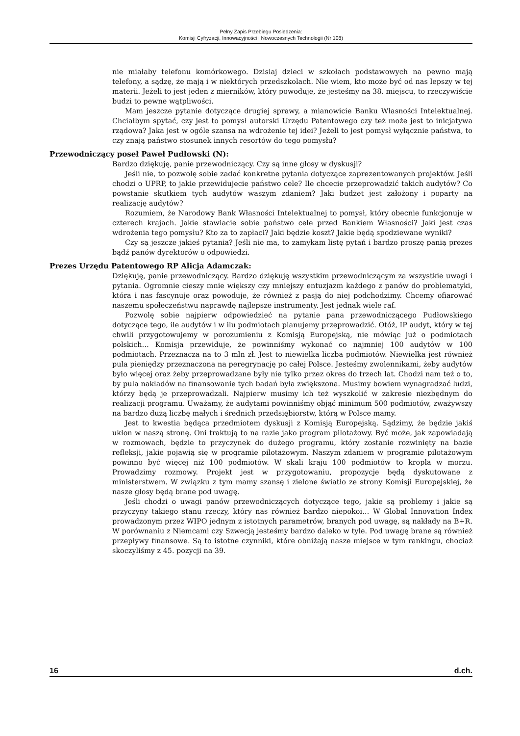Pełny Zapis Przebiegu Posiedzenia:
Komisji Cyfryzacji, Innowacyjności i Nowoczesnych Technologii (Nr 108)
nie miałaby telefonu komórkowego. Dzisiaj dzieci w szkołach podstawowych na pewno mają telefony, a sądzę, że mają i w niektórych przedszkolach. Nie wiem, kto może być od nas lepszy w tej materii. Jeżeli to jest jeden z mierników, który powoduje, że jesteśmy na 38. miejscu, to rzeczywiście budzi to pewne wątpliwości.
Mam jeszcze pytanie dotyczące drugiej sprawy, a mianowicie Banku Własności Intelektualnej. Chciałbym spytać, czy jest to pomysł autorski Urzędu Patentowego czy też może jest to inicjatywa rządowa? Jaka jest w ogóle szansa na wdrożenie tej idei? Jeżeli to jest pomysł wyłącznie państwa, to czy znają państwo stosunek innych resortów do tego pomysłu?
Przewodniczący poseł Paweł Pudłowski (N):
Bardzo dziękuję, panie przewodniczący. Czy są inne głosy w dyskusji?
Jeśli nie, to pozwolę sobie zadać konkretne pytania dotyczące zaprezentowanych projektów. Jeśli chodzi o UPRP, to jakie przewidujecie państwo cele? Ile chcecie przeprowadzić takich audytów? Co powstanie skutkiem tych audytów waszym zdaniem? Jaki budżet jest założony i poparty na realizację audytów?
Rozumiem, że Narodowy Bank Własności Intelektualnej to pomysł, który obecnie funkcjonuje w czterech krajach. Jakie stawiacie sobie państwo cele przed Bankiem Własności? Jaki jest czas wdrożenia tego pomysłu? Kto za to zapłaci? Jaki będzie koszt? Jakie będą spodziewane wyniki?
Czy są jeszcze jakieś pytania? Jeśli nie ma, to zamykam listę pytań i bardzo proszę panią prezes bądź panów dyrektorów o odpowiedzi.
Prezes Urzędu Patentowego RP Alicja Adamczak:
Dziękuję, panie przewodniczący. Bardzo dziękuję wszystkim przewodniczącym za wszystkie uwagi i pytania. Ogromnie cieszy mnie większy czy mniejszy entuzjazm każdego z panów do problematyki, która i nas fascynuje oraz powoduje, że również z pasją do niej podchodzimy. Chcemy ofiarować naszemu społeczeństwu naprawdę najlepsze instrumenty. Jest jednak wiele raf.
Pozwolę sobie najpierw odpowiedzieć na pytanie pana przewodniczącego Pudłowskiego dotyczące tego, ile audytów i w ilu podmiotach planujemy przeprowadzić. Otóż, IP audyt, który w tej chwili przygotowujemy w porozumieniu z Komisją Europejską, nie mówiąc już o podmiotach polskich… Komisja przewiduje, że powinniśmy wykonać co najmniej 100 audytów w 100 podmiotach. Przeznacza na to 3 mln zł. Jest to niewielka liczba podmiotów. Niewielka jest również pula pieniędzy przeznaczona na peregrynację po całej Polsce. Jesteśmy zwolennikami, żeby audytów było więcej oraz żeby przeprowadzane były nie tylko przez okres do trzech lat. Chodzi nam też o to, by pula nakładów na finansowanie tych badań była zwiększona. Musimy bowiem wynagradzać ludzi, którzy będą je przeprowadzali. Najpierw musimy ich też wyszkolić w zakresie niezbędnym do realizacji programu. Uważamy, że audytami powinniśmy objąć minimum 500 podmiotów, zważywszy na bardzo dużą liczbę małych i średnich przedsiębiorstw, którą w Polsce mamy.
Jest to kwestia będąca przedmiotem dyskusji z Komisją Europejską. Sądzimy, że będzie jakiś ukłon w naszą stronę. Oni traktują to na razie jako program pilotażowy. Być może, jak zapowiadają w rozmowach, będzie to przyczynek do dużego programu, który zostanie rozwinięty na bazie refleksji, jakie pojawią się w programie pilotażowym. Naszym zdaniem w programie pilotażowym powinno być więcej niż 100 podmiotów. W skali kraju 100 podmiotów to kropla w morzu. Prowadzimy rozmowy. Projekt jest w przygotowaniu, propozycje będą dyskutowane z ministerstwem. W związku z tym mamy szansę i zielone światło ze strony Komisji Europejskiej, że nasze głosy będą brane pod uwagę.
Jeśli chodzi o uwagi panów przewodniczących dotyczące tego, jakie są problemy i jakie są przyczyny takiego stanu rzeczy, który nas również bardzo niepokoi… W Global Innovation Index prowadzonym przez WIPO jednym z istotnych parametrów, branych pod uwagę, są nakłady na B+R. W porównaniu z Niemcami czy Szwecją jesteśmy bardzo daleko w tyle. Pod uwagę brane są również przepływy finansowe. Są to istotne czynniki, które obniżają nasze miejsce w tym rankingu, chociaż skoczyliśmy z 45. pozycji na 39.
16 d.ch.